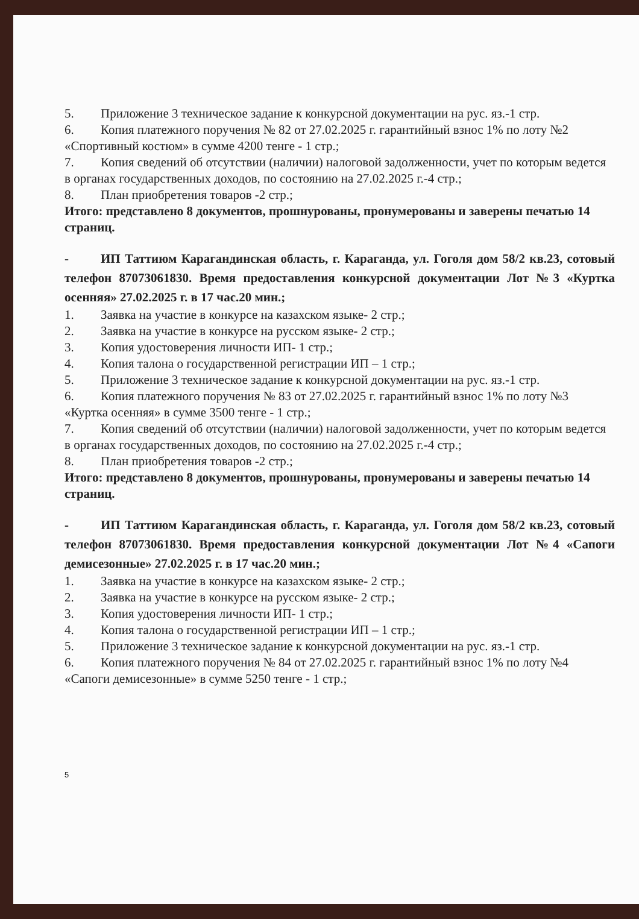5. Приложение 3 техническое задание к конкурсной документации на рус. яз.-1 стр.
6. Копия платежного поручения № 82 от 27.02.2025 г. гарантийный взнос 1% по лоту №2 «Спортивный костюм» в сумме 4200 тенге - 1 стр.;
7. Копия сведений об отсутствии (наличии) налоговой задолженности, учет по которым ведется в органах государственных доходов, по состоянию на 27.02.2025 г.-4 стр.;
8. План приобретения товаров -2 стр.;
Итого: представлено 8 документов, прошнурованы, пронумерованы и заверены печатью 14 страниц.
- ИП Таттиюм Карагандинская область, г. Караганда, ул. Гоголя дом 58/2 кв.23, сотовый телефон 87073061830. Время предоставления конкурсной документации Лот №3 «Куртка осенняя» 27.02.2025 г. в 17 час.20 мин.;
1. Заявка на участие в конкурсе на казахском языке- 2 стр.;
2. Заявка на участие в конкурсе на русском языке- 2 стр.;
3. Копия удостоверения личности ИП- 1 стр.;
4. Копия талона о государственной регистрации ИП – 1 стр.;
5. Приложение 3 техническое задание к конкурсной документации на рус. яз.-1 стр.
6. Копия платежного поручения № 83 от 27.02.2025 г. гарантийный взнос 1% по лоту №3 «Куртка осенняя» в сумме 3500 тенге - 1 стр.;
7. Копия сведений об отсутствии (наличии) налоговой задолженности, учет по которым ведется в органах государственных доходов, по состоянию на 27.02.2025 г.-4 стр.;
8. План приобретения товаров -2 стр.;
Итого: представлено 8 документов, прошнурованы, пронумерованы и заверены печатью 14 страниц.
- ИП Таттиюм Карагандинская область, г. Караганда, ул. Гоголя дом 58/2 кв.23, сотовый телефон 87073061830. Время предоставления конкурсной документации Лот №4 «Сапоги демисезонные» 27.02.2025 г. в 17 час.20 мин.;
1. Заявка на участие в конкурсе на казахском языке- 2 стр.;
2. Заявка на участие в конкурсе на русском языке- 2 стр.;
3. Копия удостоверения личности ИП- 1 стр.;
4. Копия талона о государственной регистрации ИП – 1 стр.;
5. Приложение 3 техническое задание к конкурсной документации на рус. яз.-1 стр.
6. Копия платежного поручения № 84 от 27.02.2025 г. гарантийный взнос 1% по лоту №4 «Сапоги демисезонные» в сумме 5250 тенге - 1 стр.;
5